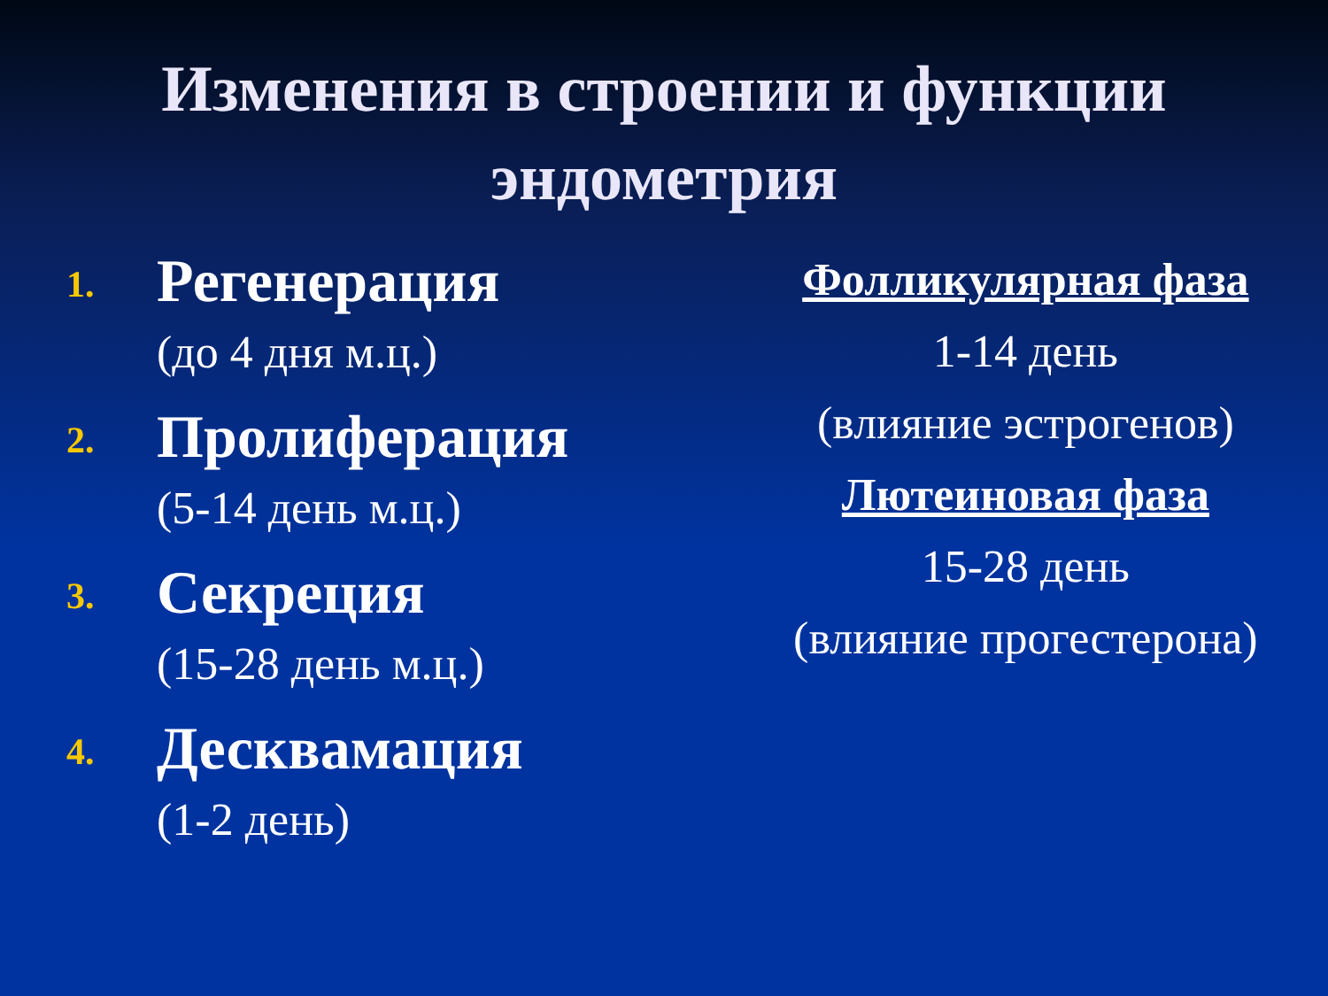Изменения в строении и функции эндометрия
1.
Регенерация
(до 4 дня м.ц.)
2.
Пролиферация
(5-14 день м.ц.)
3.
Секреция
(15-28 день м.ц.)
4.
Десквамация
(1-2 день)
Фолликулярная фаза
1-14 день
(влияние эстрогенов)
Лютеиновая фаза
15-28 день
(влияние прогестерона)